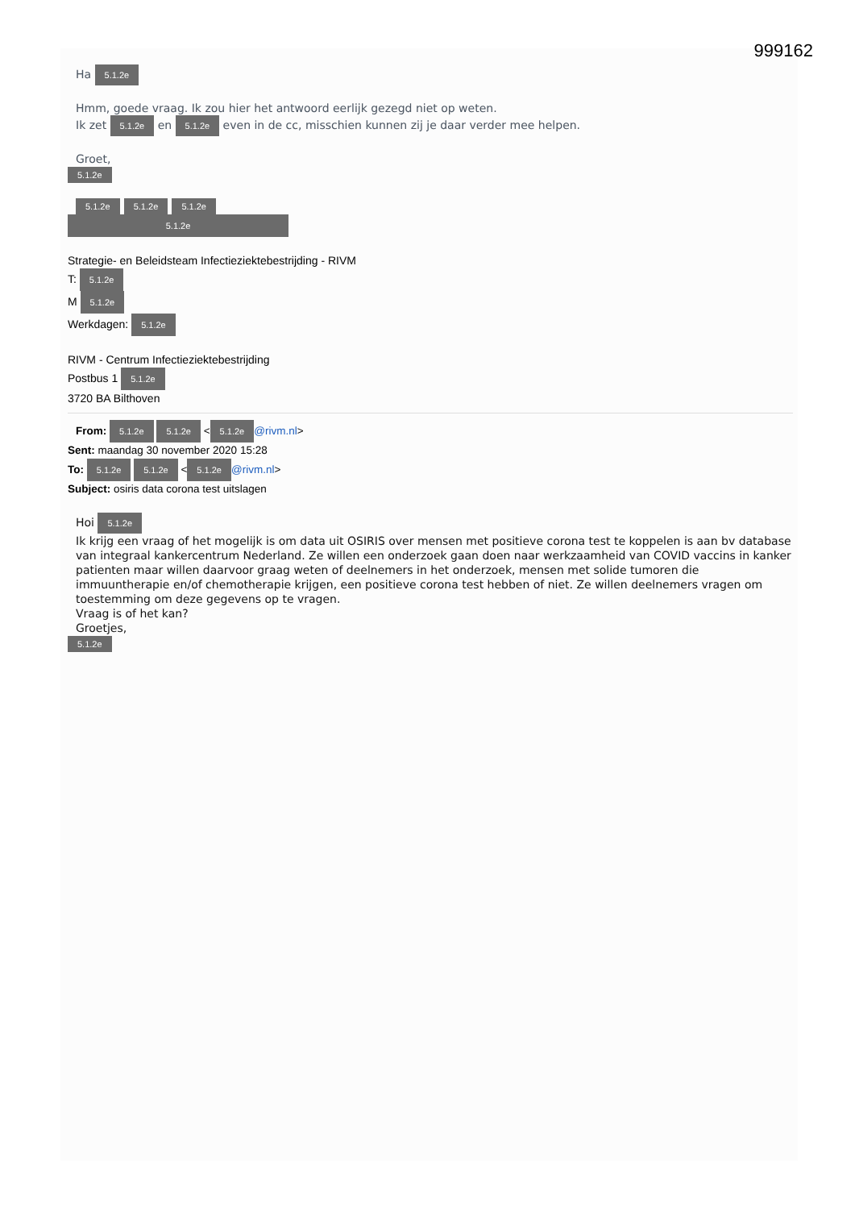999162
Ha 5.1.2e
Hmm, goede vraag. Ik zou hier het antwoord eerlijk gezegd niet op weten.
Ik zet 5.1.2e en 5.1.2e even in de cc, misschien kunnen zij je daar verder mee helpen.
Groet,
5.1.2e
5.1.2e 5.1.2e 5.1.2e
5.1.2e
Strategie- en Beleidsteam Infectieziektebestrijding - RIVM
T: 5.1.2e
M 5.1.2e
Werkdagen: 5.1.2e
RIVM - Centrum Infectieziektebestrijding
Postbus 1 5.1.2e
3720 BA Bilthoven
From: 5.1.2e 5.1.2e < 5.1.2e @rivm.nl>
Sent: maandag 30 november 2020 15:28
To: 5.1.2e 5.1.2e < 5.1.2e @rivm.nl>
Subject: osiris data corona test uitslagen
Hoi 5.1.2e
Ik krijg een vraag of het mogelijk is om data uit OSIRIS over mensen met positieve corona test te koppelen is aan bv database van integraal kankercentrum Nederland. Ze willen een onderzoek gaan doen naar werkzaamheid van COVID vaccins in kanker patienten maar willen daarvoor graag weten of deelnemers in het onderzoek, mensen met solide tumoren die immuuntherapie en/of chemotherapie krijgen, een positieve corona test hebben of niet. Ze willen deelnemers vragen om toestemming om deze gegevens op te vragen.
Vraag is of het kan?
Groetjes,
5.1.2e